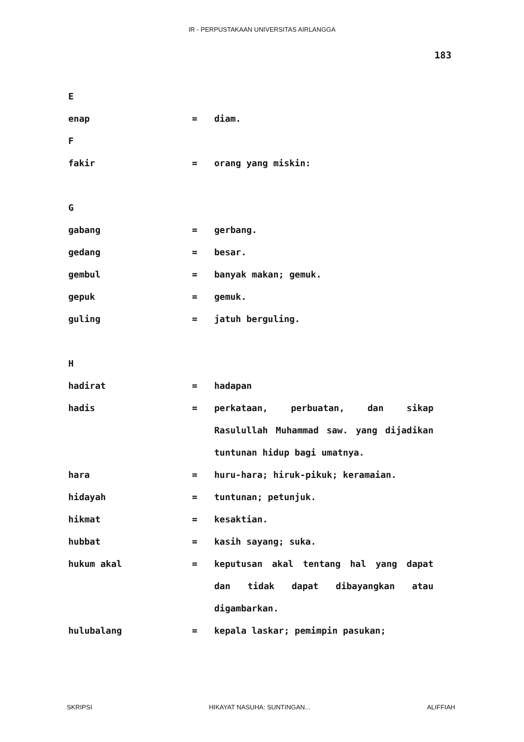IR - PERPUSTAKAAN UNIVERSITAS AIRLANGGA
183
E
enap = diam.
F
fakir = orang yang miskin:
G
gabang = gerbang.
gedang = besar.
gembul = banyak makan; gemuk.
gepuk = gemuk.
guling = jatuh berguling.
H
hadirat = hadapan
hadis = perkataan, perbuatan, dan sikap Rasulullah Muhammad saw. yang dijadikan tuntunan hidup bagi umatnya.
hara = huru-hara; hiruk-pikuk; keramaian.
hidayah = tuntunan; petunjuk.
hikmat = kesaktian.
hubbat = kasih sayang; suka.
hukum akal = keputusan akal tentang hal yang dapat dan tidak dapat dibayangkan atau digambarkan.
hulubalang = kepala laskar; pemimpin pasukan;
SKRIPSI HIKAYAT NASUHA: SUNTINGAN... ALIFFIAH